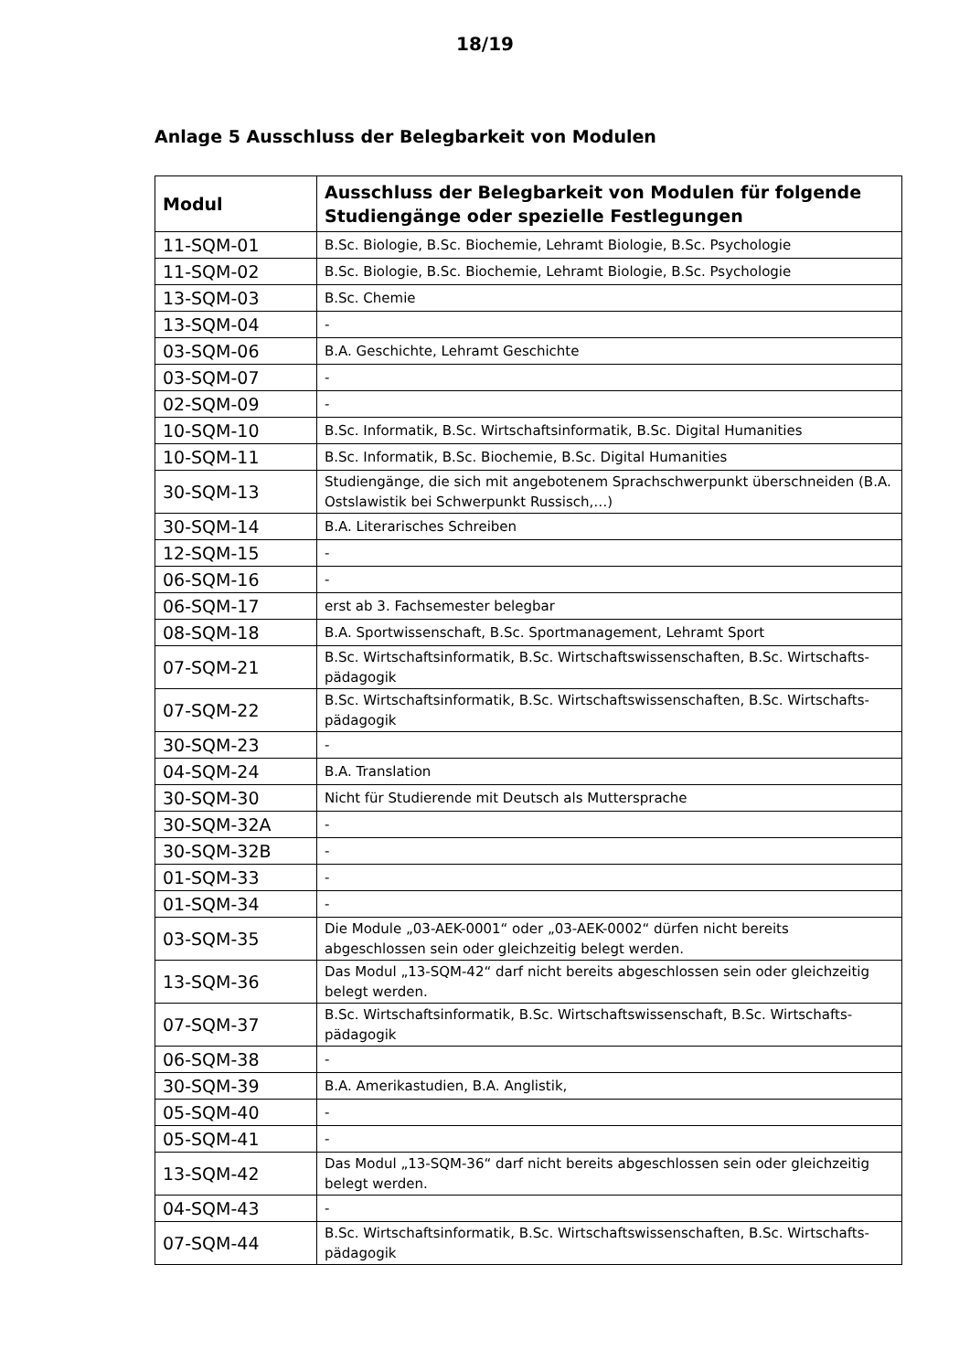18/19
Anlage 5 Ausschluss der Belegbarkeit von Modulen
| Modul | Ausschluss der Belegbarkeit von Modulen für folgende Studiengänge oder spezielle Festlegungen |
| --- | --- |
| 11-SQM-01 | B.Sc. Biologie, B.Sc. Biochemie, Lehramt Biologie, B.Sc. Psychologie |
| 11-SQM-02 | B.Sc. Biologie, B.Sc. Biochemie, Lehramt Biologie, B.Sc. Psychologie |
| 13-SQM-03 | B.Sc. Chemie |
| 13-SQM-04 | - |
| 03-SQM-06 | B.A. Geschichte, Lehramt Geschichte |
| 03-SQM-07 | - |
| 02-SQM-09 | - |
| 10-SQM-10 | B.Sc. Informatik, B.Sc. Wirtschaftsinformatik, B.Sc. Digital Humanities |
| 10-SQM-11 | B.Sc. Informatik, B.Sc. Biochemie, B.Sc. Digital Humanities |
| 30-SQM-13 | Studiengänge, die sich mit angebotenem Sprachschwerpunkt überschneiden (B.A. Ostslawistik bei Schwerpunkt Russisch,…) |
| 30-SQM-14 | B.A. Literarisches Schreiben |
| 12-SQM-15 | - |
| 06-SQM-16 | - |
| 06-SQM-17 | erst ab 3. Fachsemester belegbar |
| 08-SQM-18 | B.A. Sportwissenschaft, B.Sc. Sportmanagement, Lehramt Sport |
| 07-SQM-21 | B.Sc. Wirtschaftsinformatik, B.Sc. Wirtschaftswissenschaften, B.Sc. Wirtschafts-pädagogik |
| 07-SQM-22 | B.Sc. Wirtschaftsinformatik, B.Sc. Wirtschaftswissenschaften, B.Sc. Wirtschafts-pädagogik |
| 30-SQM-23 | - |
| 04-SQM-24 | B.A. Translation |
| 30-SQM-30 | Nicht für Studierende mit Deutsch als Muttersprache |
| 30-SQM-32A | - |
| 30-SQM-32B | - |
| 01-SQM-33 | - |
| 01-SQM-34 | - |
| 03-SQM-35 | Die Module „03-AEK-0001“ oder „03-AEK-0002“ dürfen nicht bereits abgeschlossen sein oder gleichzeitig belegt werden. |
| 13-SQM-36 | Das Modul „13-SQM-42“ darf nicht bereits abgeschlossen sein oder gleichzeitig belegt werden. |
| 07-SQM-37 | B.Sc. Wirtschaftsinformatik, B.Sc. Wirtschaftswissenschaft, B.Sc. Wirtschafts-pädagogik |
| 06-SQM-38 | - |
| 30-SQM-39 | B.A. Amerikastudien, B.A. Anglistik, |
| 05-SQM-40 | - |
| 05-SQM-41 | - |
| 13-SQM-42 | Das Modul „13-SQM-36“ darf nicht bereits abgeschlossen sein oder gleichzeitig belegt werden. |
| 04-SQM-43 | - |
| 07-SQM-44 | B.Sc. Wirtschaftsinformatik, B.Sc. Wirtschaftswissenschaften, B.Sc. Wirtschafts-pädagogik |